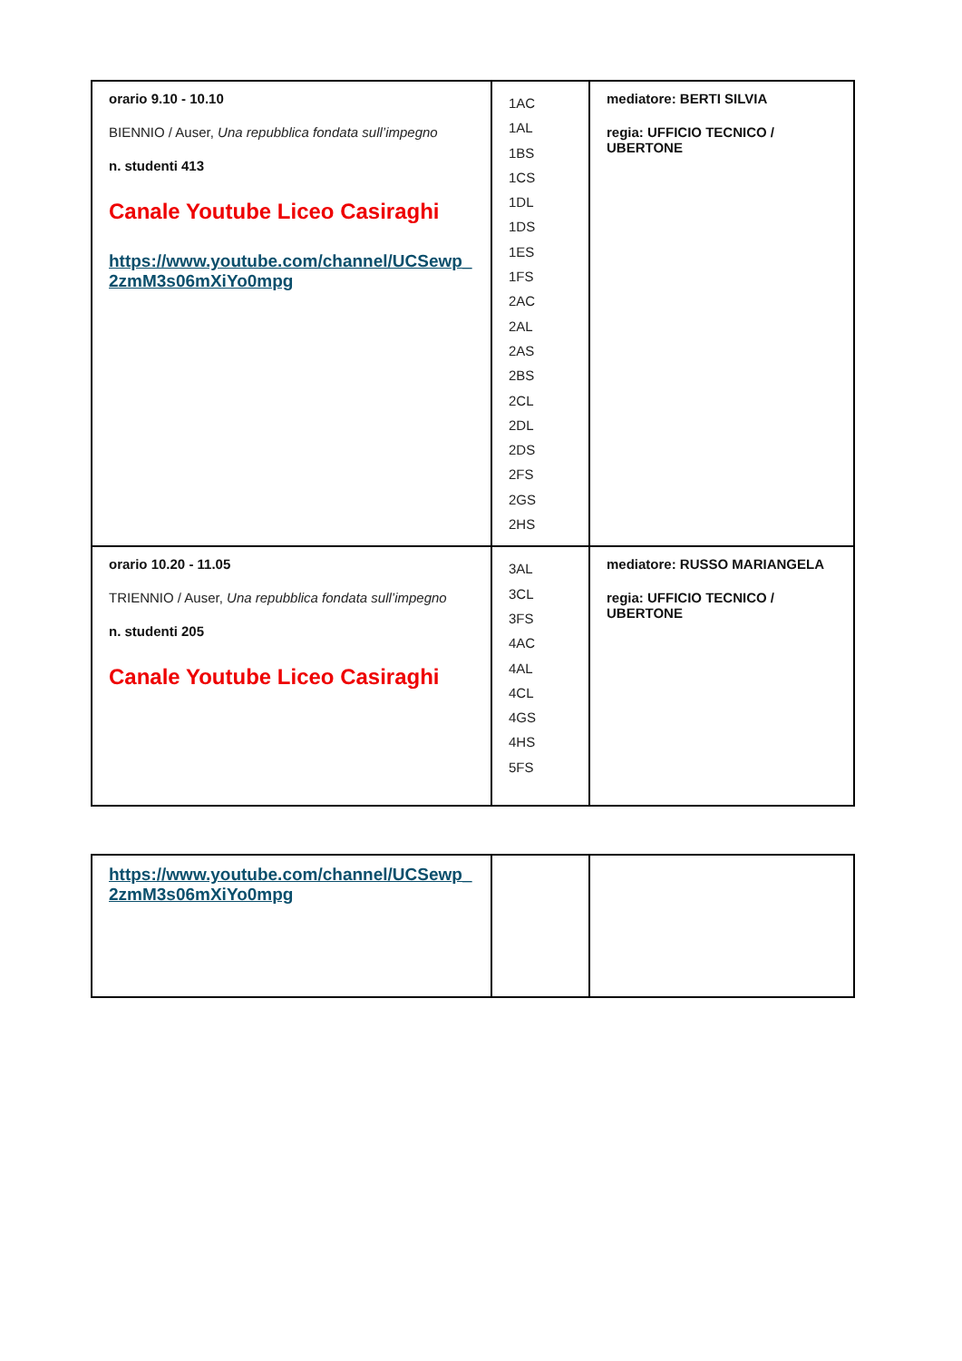| orario 9.10 - 10.10 BIENNIO / Auser, Una repubblica fondata sull’impegno n. studenti 413 Canale Youtube Liceo Casiraghi https://www.youtube.com/channel/UCSewp_ 2zmM3s06mXiYo0mpg | 1AC 1AL 1BS 1CS 1DL 1DS 1ES 1FS 2AC 2AL 2AS 2BS 2CL 2DL 2DS 2FS 2GS 2HS | mediatore: BERTI SILVIA regia: UFFICIO TECNICO / UBERTONE |
| orario 10.20 - 11.05 TRIENNIO / Auser, Una repubblica fondata sull’impegno n. studenti 205 Canale Youtube Liceo Casiraghi | 3AL 3CL 3FS 4AC 4AL 4CL 4GS 4HS 5FS | mediatore: RUSSO MARIANGELA regia: UFFICIO TECNICO / UBERTONE |
| https://www.youtube.com/channel/UCSewp_ 2zmM3s06mXiYo0mpg | | |